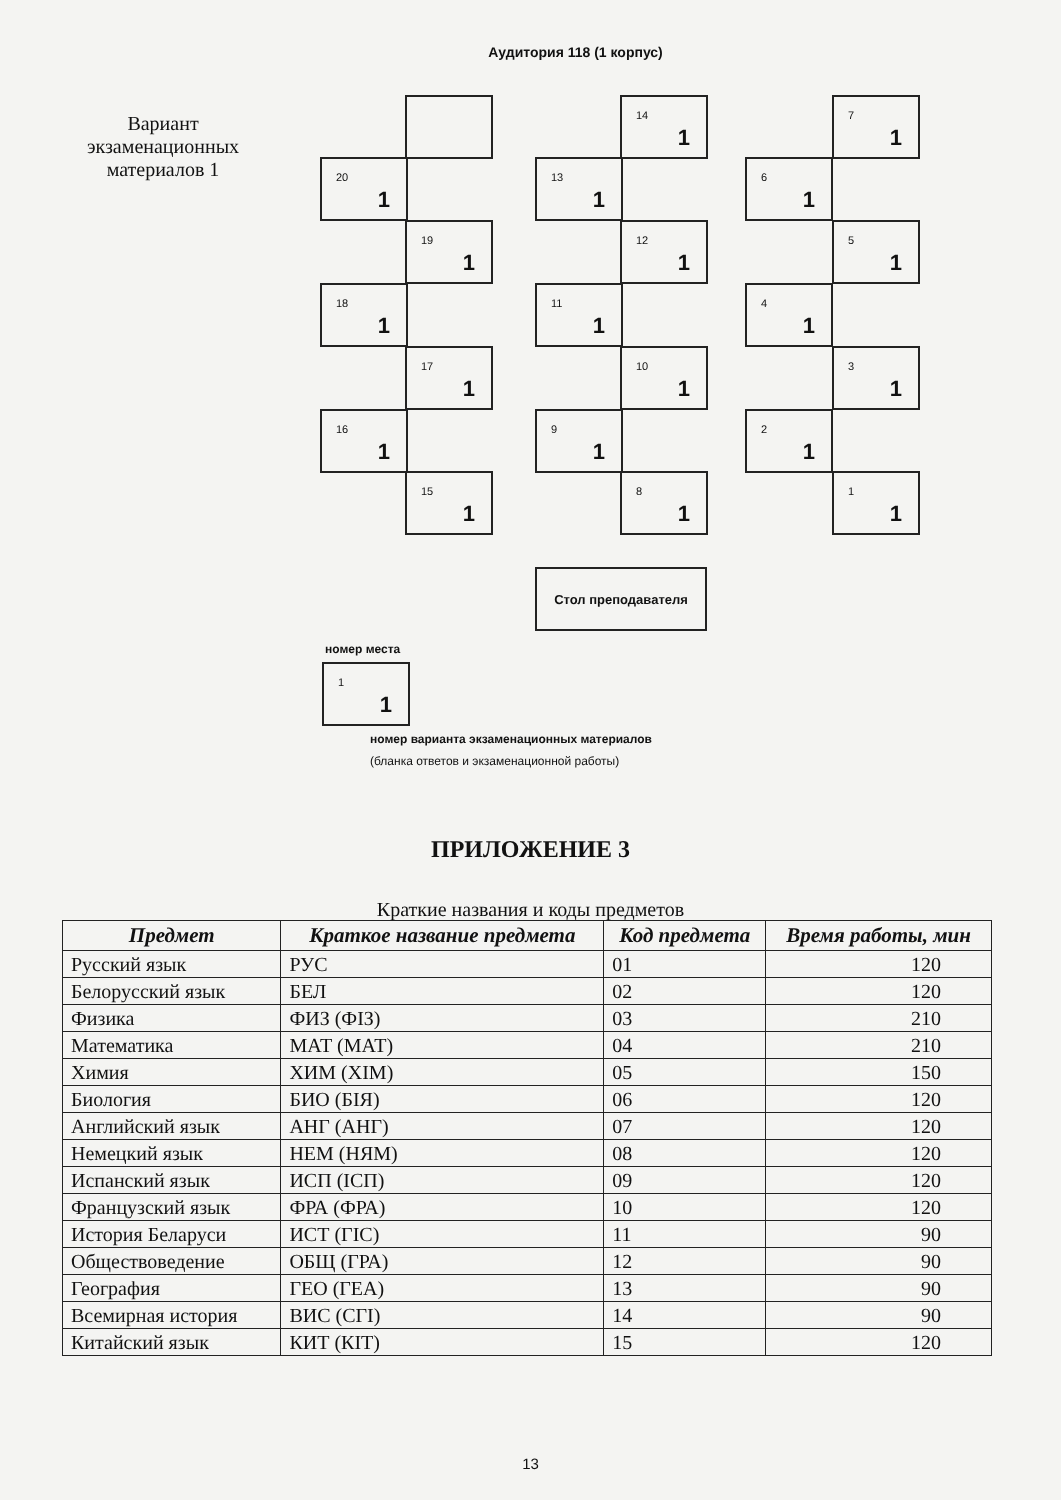Аудитория 118 (1 корпус)
Вариант экзаменационных материалов 1
14
1
7
1
20
1
13
1
6
1
19
1
12
1
5
1
18
1
11
1
4
1
17
1
10
1
3
1
16
1
9
1
2
1
15
1
8
1
1
1
Стол преподавателя
номер места
1
1
номер варианта экзаменационных материалов
(бланка ответов и экзаменационной работы)
ПРИЛОЖЕНИЕ 3
Краткие названия и коды предметов
| Предмет | Краткое название предмета | Код предмета | Время работы, мин |
| --- | --- | --- | --- |
| Русский язык | РУС | 01 | 120 |
| Белорусский язык | БЕЛ | 02 | 120 |
| Физика | ФИЗ (ФІЗ) | 03 | 210 |
| Математика | МАТ (МАТ) | 04 | 210 |
| Химия | ХИМ (ХІМ) | 05 | 150 |
| Биология | БИО (БІЯ) | 06 | 120 |
| Английский язык | АНГ (АНГ) | 07 | 120 |
| Немецкий язык | НЕМ (НЯМ) | 08 | 120 |
| Испанский язык | ИСП (ІСП) | 09 | 120 |
| Французский язык | ФРА (ФРА) | 10 | 120 |
| История Беларуси | ИСТ (ГІС) | 11 | 90 |
| Обществоведение | ОБЩ (ГРА) | 12 | 90 |
| География | ГЕО (ГЕА) | 13 | 90 |
| Всемирная история | ВИС (СГІ) | 14 | 90 |
| Китайский язык | КИТ (КІТ) | 15 | 120 |
13